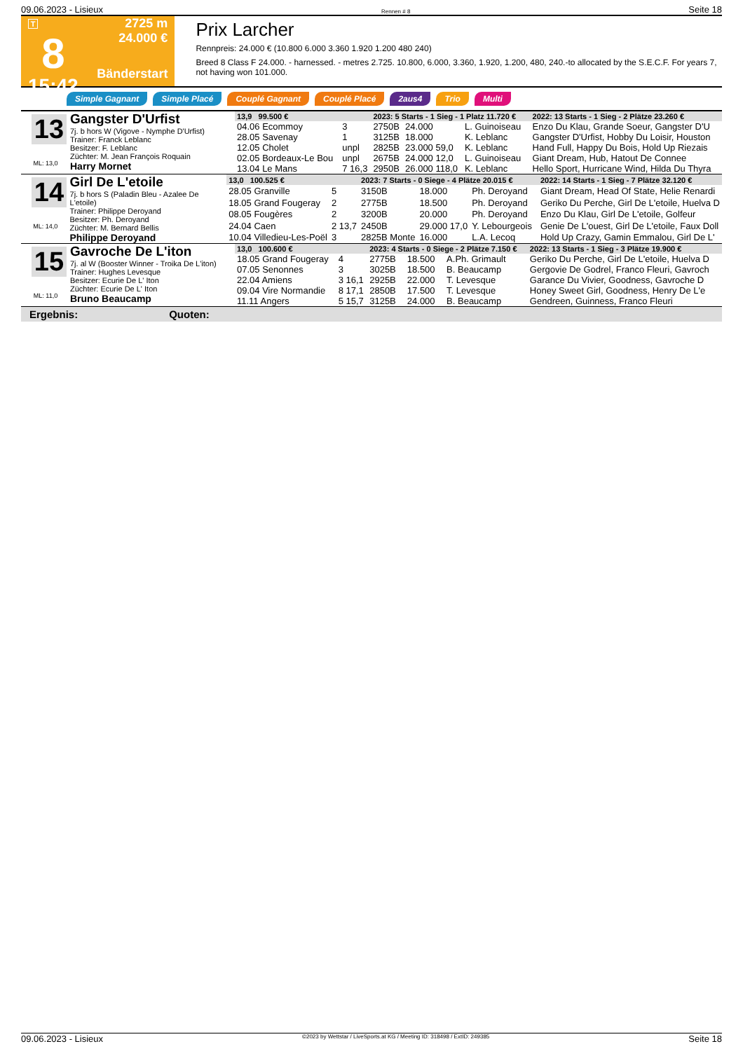09.06.2023 - Lisieux Rennen # 8 Seite 18
T
8
15:42
2725 m
24.000 €
Bänderstart
Prix Larcher
Rennpreis: 24.000 € (10.800 6.000 3.360 1.920 1.200 480 240)
Breed 8 Class F 24.000. - harnessed. - metres 2.725. 10.800, 6.000, 3.360, 1.920, 1.200, 480, 240.-to allocated by the S.E.C.F. For years 7, not having won 101.000.
Simple Gagnant Simple Placé Couplé Gagnant Couplé Placé 2aus4 Trio Multi
13
ML: 13,0
Gangster D'Urfist
7j. b hors W (Vigove - Nymphe D'Urfist)
Trainer: Franck Leblanc
Besitzer: F. Leblanc
Züchter: M. Jean François Roquain
Harry Mornet
| 13,9 99.500 € | | 2023: 5 Starts - 1 Sieg - 1 Platz 11.720 € | | | | 2022: 13 Starts - 1 Sieg - 2 Plätze 23.260 € |
| --- | --- | --- | --- | --- | --- | --- |
| 04.06 Ecommoy | 3 | 2750B | 24.000 | L. Guinoiseau | | Enzo Du Klau, Grande Soeur, Gangster D'U |
| 28.05 Savenay | 1 | 3125B | 18.000 | K. Leblanc | | Gangster D'Urfist, Hobby Du Loisir, Houston |
| 12.05 Cholet | unpl | 2825B | 23.000 59,0 | K. Leblanc | | Hand Full, Happy Du Bois, Hold Up Riezais |
| 02.05 Bordeaux-Le Bou | unpl | 2675B | 24.000 12,0 | L. Guinoiseau | | Giant Dream, Hub, Hatout De Connee |
| 13.04 Le Mans | 7 16,3 | 2950B | 26.000 118,0 | K. Leblanc | | Hello Sport, Hurricane Wind, Hilda Du Thyra |
14
ML: 14,0
Girl De L'etoile
7j. b hors S (Paladin Bleu - Azalee De L'etoile)
Trainer: Philippe Deroyand
Besitzer: Ph. Deroyand
Züchter: M. Bernard Bellis
Philippe Deroyand
| 13,0 100.525 € | | 2023: 7 Starts - 0 Siege - 4 Plätze 20.015 € | | | | 2022: 14 Starts - 1 Sieg - 7 Plätze 32.120 € |
| --- | --- | --- | --- | --- | --- | --- |
| 28.05 Granville | 5 | 3150B | 18.000 | Ph. Deroyand | | Giant Dream, Head Of State, Helie Renardi |
| 18.05 Grand Fougeray | 2 | 2775B | 18.500 | Ph. Deroyand | | Geriko Du Perche, Girl De L'etoile, Huelva D |
| 08.05 Fougères | 2 | 3200B | 20.000 | Ph. Deroyand | | Enzo Du Klau, Girl De L'etoile, Golfeur |
| 24.04 Caen | 2 13,7 | 2450B | 29.000 17,0 | Y. Lebourgeois | | Genie De L'ouest, Girl De L'etoile, Faux Doll |
| 10.04 Villedieu-Les-Poël | 3 | 2825B Monte | 16.000 | L.A. Lecoq | | Hold Up Crazy, Gamin Emmalou, Girl De L' |
15
ML: 11,0
Gavroche De L'iton
7j. al W (Booster Winner - Troika De L'iton)
Trainer: Hughes Levesque
Besitzer: Ecurie De L' Iton
Züchter: Ecurie De L' Iton
Bruno Beaucamp
| 13,0 100.600 € | | 2023: 4 Starts - 0 Siege - 2 Plätze 7.150 € | | | | 2022: 13 Starts - 1 Sieg - 3 Plätze 19.900 € |
| --- | --- | --- | --- | --- | --- | --- |
| 18.05 Grand Fougeray | 4 | 2775B | 18.500 | A.Ph. Grimault | | Geriko Du Perche, Girl De L'etoile, Huelva D |
| 07.05 Senonnes | 3 | 3025B | 18.500 | B. Beaucamp | | Gergovie De Godrel, Franco Fleuri, Gavroch |
| 22.04 Amiens | 3 16,1 | 2925B | 22.000 | T. Levesque | | Garance Du Vivier, Goodness, Gavroche D |
| 09.04 Vire Normandie | 8 17,1 | 2850B | 17.500 | T. Levesque | | Honey Sweet Girl, Goodness, Henry De L'e |
| 11.11 Angers | 5 15,7 | 3125B | 24.000 | B. Beaucamp | | Gendreen, Guinness, Franco Fleuri |
Ergebnis: Quoten:
09.06.2023 - Lisieux ©2023 by Wettstar / LiveSports.at KG / Meeting ID: 318498 / ExtID: 249385 Seite 18